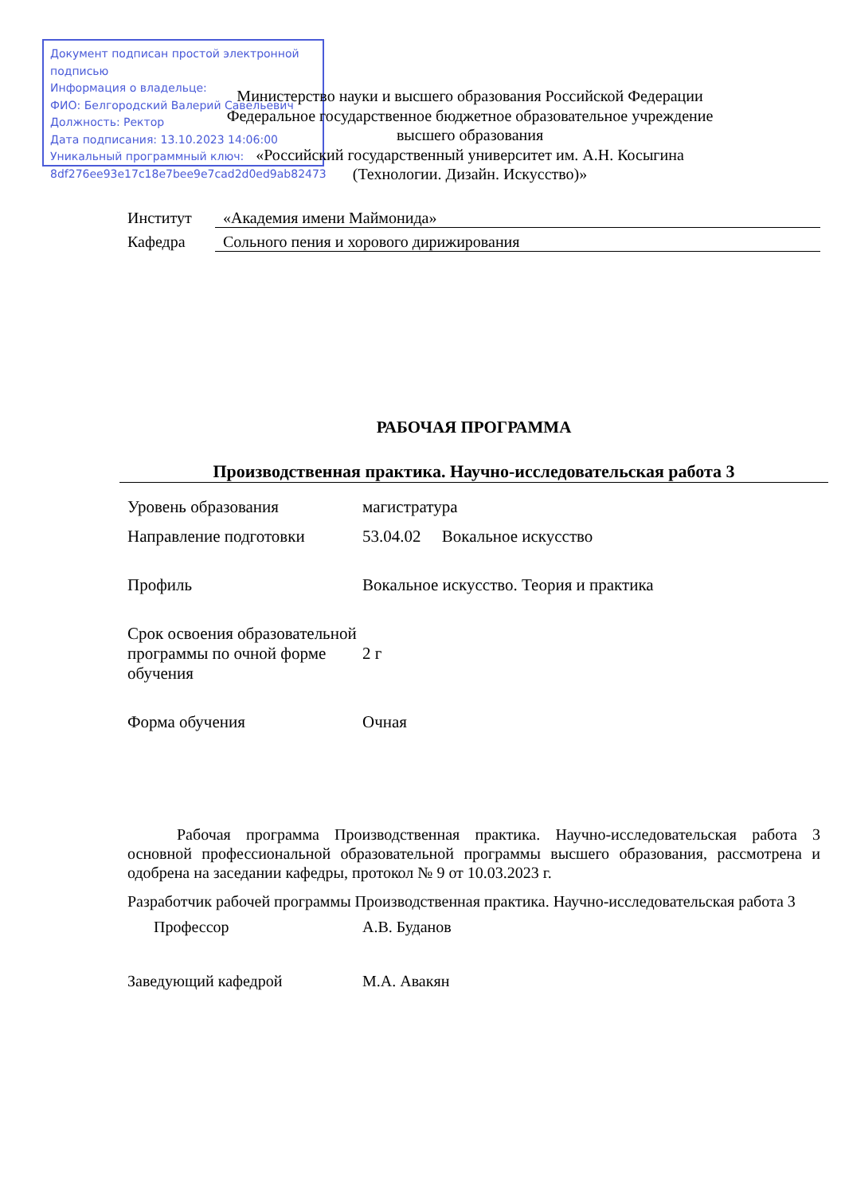Документ подписан простой электронной подписью
Информация о владельце:
ФИО: Белгородский Валерий Савельевич
Должность: Ректор
Дата подписания: 13.10.2023 14:06:00
Уникальный программный ключ:
8df276ee93e17c18e7bee9e7cad2d0ed9ab82473
Министерство науки и высшего образования Российской Федерации
Федеральное государственное бюджетное образовательное учреждение
высшего образования
«Российский государственный университет им. А.Н. Косыгина
(Технологии. Дизайн. Искусство)»
Институт «Академия имени Маймонида»
Кафедра Сольного пения и хорового дирижирования
РАБОЧАЯ ПРОГРАММА
Производственная практика. Научно-исследовательская работа 3
| Уровень образования | магистратура |
| Направление подготовки | 53.04.02 Вокальное искусство |
| Профиль | Вокальное искусство. Теория и практика |
| Срок освоения образовательной программы по очной форме обучения | 2 г |
| Форма обучения | Очная |
Рабочая программа Производственная практика. Научно-исследовательская работа 3 основной профессиональной образовательной программы высшего образования, рассмотрена и одобрена на заседании кафедры, протокол № 9 от 10.03.2023 г.
Разработчик рабочей программы Производственная практика. Научно-исследовательская работа 3
Профессор А.В. Буданов
Заведующий кафедрой М.А. Авакян